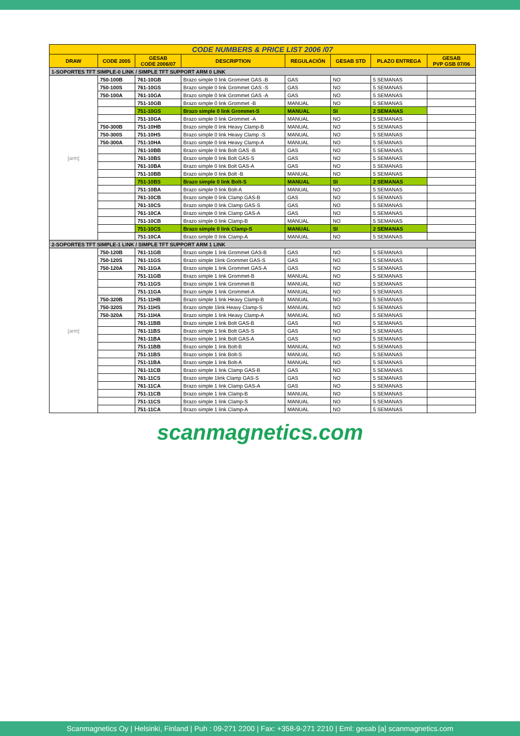| CODE NUMBERS & PRICE LIST 2006 /07 | | | | | | | |
| DRAW | CODE 2005 | GESAB CODE 2006/07 | DESCRIPTION | REGULACIÓN | GESAB STD | PLAZO ENTREGA | GESAB PVP GSB 07/06 |
| 1-SOPORTES TFT SIMPLE-0 LINK / SIMPLE TFT SUPPORT ARM 0 LINK | | | | | | | |
| [arm] | 750-100B | 761-10GB | Brazo simple 0 link Grommet GAS -B | GAS | NO | 5 SEMANAS | |
| | 750-100S | 761-10GS | Brazo simple 0 link Grommet GAS -S | GAS | NO | 5 SEMANAS | |
| | 750-100A | 761-10GA | Brazo simple 0 link Grommet GAS -A | GAS | NO | 5 SEMANAS | |
| | | 751-10GB | Brazo simple 0 link Grommet -B | MANUAL | NO | 5 SEMANAS | |
| | | 751-10GS | Brazo simple 0 link Grommet-S | MANUAL | SI | 2 SEMANAS | |
| | | 751-10GA | Brazo simple 0 link Grommet -A | MANUAL | NO | 5 SEMANAS | |
| | 750-300B | 751-10HB | Brazo simple 0 link Heavy Clamp-B | MANUAL | NO | 5 SEMANAS | |
| | 750-300S | 751-10HS | Brazo simple 0 link Heavy Clamp -S | MANUAL | NO | 5 SEMANAS | |
| | 750-300A | 751-10HA | Brazo simple 0 link Heavy Clamp-A | MANUAL | NO | 5 SEMANAS | |
| | | 761-10BB | Brazo simple 0 link Bolt GAS -B | GAS | NO | 5 SEMANAS | |
| | | 761-10BS | Brazo simple 0 link Bolt GAS-S | GAS | NO | 5 SEMANAS | |
| | | 761-10BA | Brazo simple 0 link Bolt GAS-A | GAS | NO | 5 SEMANAS | |
| | | 751-10BB | Brazo simple 0 link Bolt -B | MANUAL | NO | 5 SEMANAS | |
| | | 751-10BS | Brazo simple 0 link Bolt-S | MANUAL | SI | 2 SEMANAS | |
| | | 751-10BA | Brazo simple 0 link Bolt-A | MANUAL | NO | 5 SEMANAS | |
| | | 761-10CB | Brazo simple 0 link Clamp GAS-B | GAS | NO | 5 SEMANAS | |
| | | 761-10CS | Brazo simple 0 link Clamp GAS-S | GAS | NO | 5 SEMANAS | |
| | | 761-10CA | Brazo simple 0 link Clamp GAS-A | GAS | NO | 5 SEMANAS | |
| | | 751-10CB | Brazo simple 0 link Clamp-B | MANUAL | NO | 5 SEMANAS | |
| | | 751-10CS | Brazo simple 0 link Clamp-S | MANUAL | SI | 2 SEMANAS | |
| | | 751-10CA | Brazo simple 0 link Clamp-A | MANUAL | NO | 5 SEMANAS | |
| 2-SOPORTES TFT SIMPLE-1 LINK / SIMPLE TFT SUPPORT ARM 1 LINK | | | | | | | |
| [arm] | 750-120B | 761-11GB | Brazo simple 1 link Grommet GAS-B | GAS | NO | 5 SEMANAS | |
| | 750-120S | 761-11GS | Brazo simple 1link Grommet GAS-S | GAS | NO | 5 SEMANAS | |
| | 750-120A | 761-11GA | Brazo simple 1 link Grommet GAS-A | GAS | NO | 5 SEMANAS | |
| | | 751-11GB | Brazo simple 1 link Grommet-B | MANUAL | NO | 5 SEMANAS | |
| | | 751-11GS | Brazo simple 1 link Grommet-B | MANUAL | NO | 5 SEMANAS | |
| | | 751-11GA | Brazo simple 1 link Grommet-A | MANUAL | NO | 5 SEMANAS | |
| | 750-320B | 751-11HB | Brazo simple 1 link Heavy Clamp-B | MANUAL | NO | 5 SEMANAS | |
| | 750-320S | 751-11HS | Brazo simple 1link Heavy Clamp-S | MANUAL | NO | 5 SEMANAS | |
| | 750-320A | 751-11HA | Brazo simple 1 link Heavy Clamp-A | MANUAL | NO | 5 SEMANAS | |
| | | 761-11BB | Brazo simple 1 link Bolt GAS-B | GAS | NO | 5 SEMANAS | |
| | | 761-11BS | Brazo simple 1 link Bolt GAS-S | GAS | NO | 5 SEMANAS | |
| | | 761-11BA | Brazo simple 1 link Bolt GAS-A | GAS | NO | 5 SEMANAS | |
| | | 751-11BB | Brazo simple 1 link Bolt-B | MANUAL | NO | 5 SEMANAS | |
| | | 751-11BS | Brazo simple 1 link Bolt-S | MANUAL | NO | 5 SEMANAS | |
| | | 751-11BA | Brazo simple 1 link Bolt-A | MANUAL | NO | 5 SEMANAS | |
| | | 761-11CB | Brazo simple 1 link Clamp GAS-B | GAS | NO | 5 SEMANAS | |
| | | 761-11CS | Brazo simple 1link Clamp GAS-S | GAS | NO | 5 SEMANAS | |
| | | 761-11CA | Brazo simple 1 link Clamp GAS-A | GAS | NO | 5 SEMANAS | |
| | | 751-11CB | Brazo simple 1 link Clamp-B | MANUAL | NO | 5 SEMANAS | |
| | | 751-11CS | Brazo simple 1 link Clamp-S | MANUAL | NO | 5 SEMANAS | |
| | | 751-11CA | Brazo simple 1 link Clamp-A | MANUAL | NO | 5 SEMANAS | |
scanmagnetics.com
Scanmagnetics Oy | Helsinki, Finland | Puh : 09-271 2200 | Fax: +358-9-271 2210 | Eml: gesab [a] scanmagnetics.com